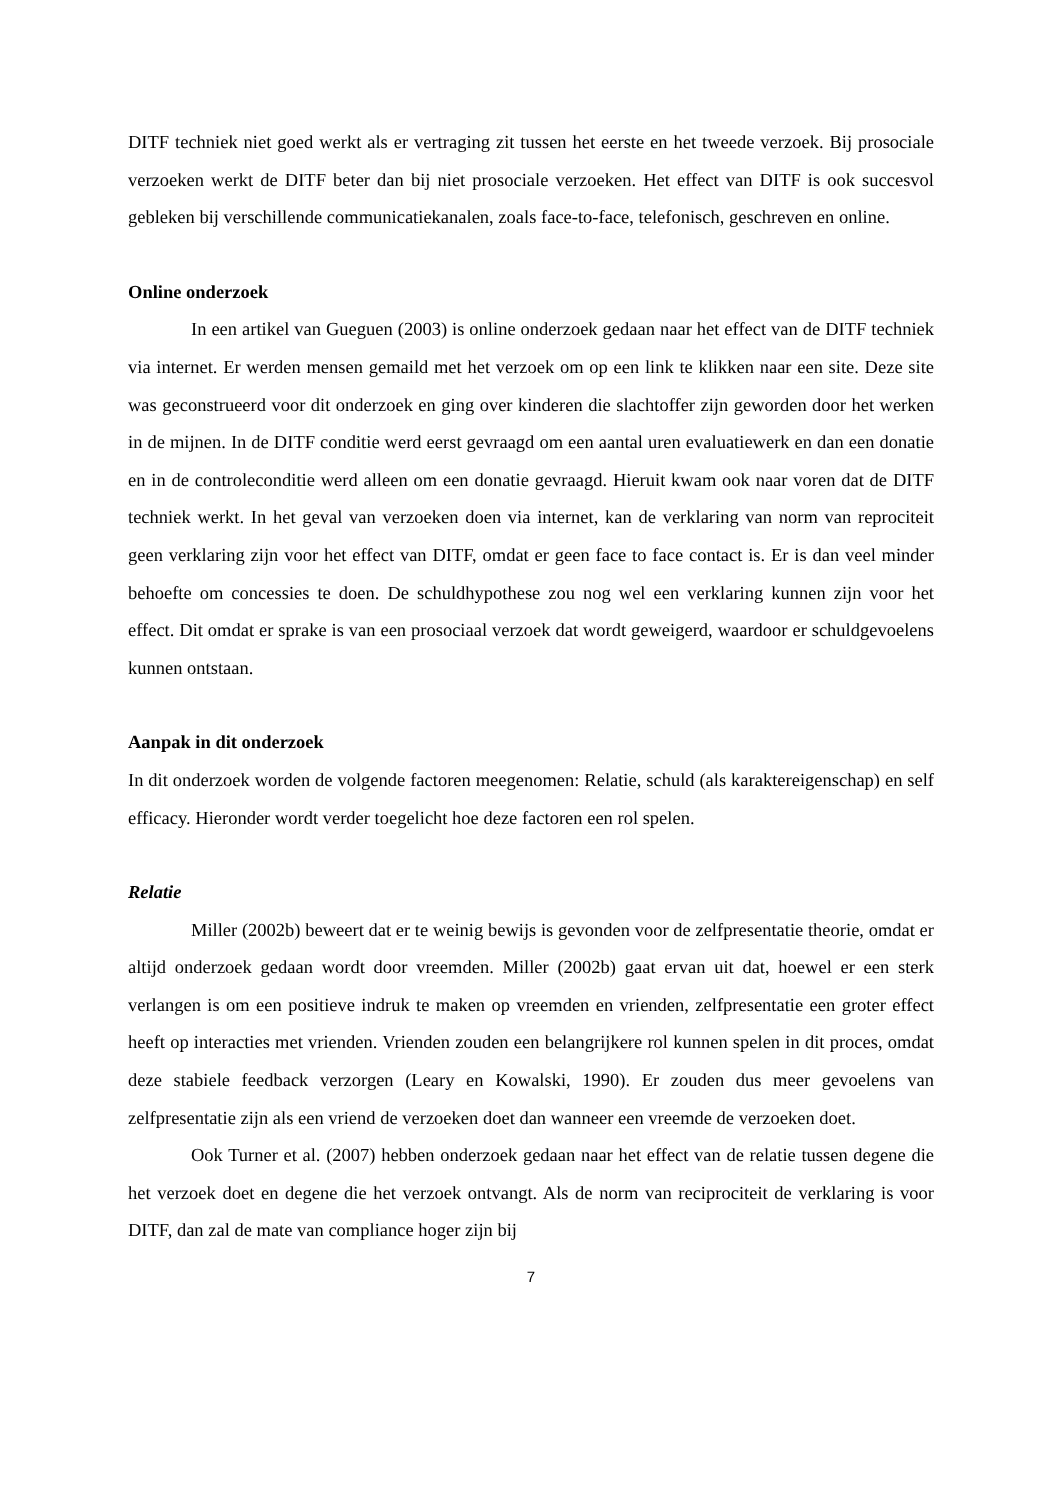DITF techniek niet goed werkt als er vertraging zit tussen het eerste en het tweede verzoek. Bij prosociale verzoeken werkt de DITF beter dan bij niet prosociale verzoeken. Het effect van DITF is ook succesvol gebleken bij verschillende communicatiekanalen, zoals face-to-face, telefonisch, geschreven en online.
Online onderzoek
In een artikel van Gueguen (2003) is online onderzoek gedaan naar het effect van de DITF techniek via internet. Er werden mensen gemaild met het verzoek om op een link te klikken naar een site. Deze site was geconstrueerd voor dit onderzoek en ging over kinderen die slachtoffer zijn geworden door het werken in de mijnen. In de DITF conditie werd eerst gevraagd om een aantal uren evaluatiewerk en dan een donatie en in de controleconditie werd alleen om een donatie gevraagd. Hieruit kwam ook naar voren dat de DITF techniek werkt. In het geval van verzoeken doen via internet, kan de verklaring van norm van reprociteit geen verklaring zijn voor het effect van DITF, omdat er geen face to face contact is. Er is dan veel minder behoefte om concessies te doen. De schuldhypothese zou nog wel een verklaring kunnen zijn voor het effect. Dit omdat er sprake is van een prosociaal verzoek dat wordt geweigerd, waardoor er schuldgevoelens kunnen ontstaan.
Aanpak in dit onderzoek
In dit onderzoek worden de volgende factoren meegenomen: Relatie, schuld (als karaktereigenschap) en self efficacy. Hieronder wordt verder toegelicht hoe deze factoren een rol spelen.
Relatie
Miller (2002b) beweert dat er te weinig bewijs is gevonden voor de zelfpresentatie theorie, omdat er altijd onderzoek gedaan wordt door vreemden. Miller (2002b) gaat ervan uit dat, hoewel er een sterk verlangen is om een positieve indruk te maken op vreemden en vrienden, zelfpresentatie een groter effect heeft op interacties met vrienden. Vrienden zouden een belangrijkere rol kunnen spelen in dit proces, omdat deze stabiele feedback verzorgen (Leary en Kowalski, 1990). Er zouden dus meer gevoelens van zelfpresentatie zijn als een vriend de verzoeken doet dan wanneer een vreemde de verzoeken doet.
Ook Turner et al. (2007) hebben onderzoek gedaan naar het effect van de relatie tussen degene die het verzoek doet en degene die het verzoek ontvangt. Als de norm van reciprociteit de verklaring is voor DITF, dan zal de mate van compliance hoger zijn bij
7